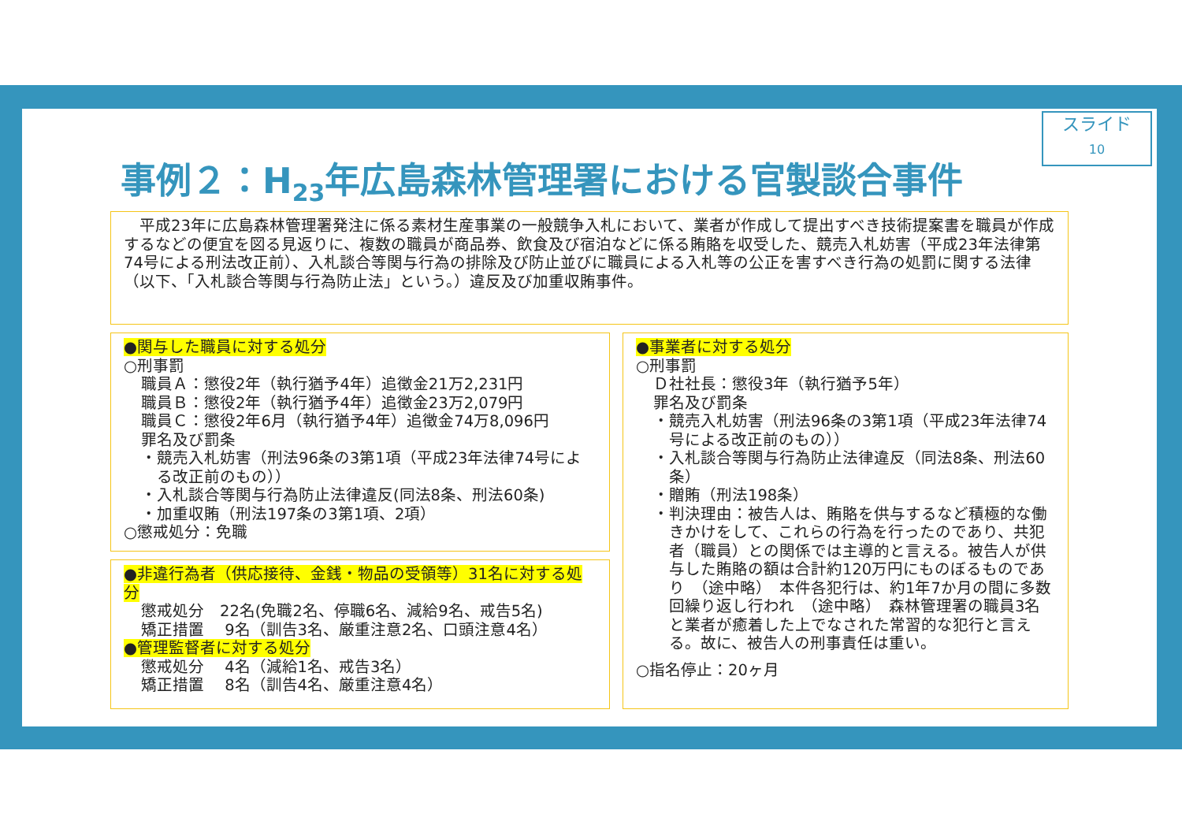スライド
10
事例２：H<sub>23</sub>年広島森林管理署における官製談合事件
　平成23年に広島森林管理署発注に係る素材生産事業の一般競争入札において、業者が作成して提出すべき技術提案書を職員が作成するなどの便宜を図る見返りに、複数の職員が商品券、飲食及び宿泊などに係る賄賂を収受した、競売入札妨害（平成23年法律第74号による刑法改正前）、入札談合等関与行為の排除及び防止並びに職員による入札等の公正を害すべき行為の処罰に関する法律（以下、「入札談合等関与行為防止法」という。）違反及び加重収賄事件。
●関与した職員に対する処分
○刑事罰
職員Ａ：懲役2年（執行猶予4年）追徴金21万2,231円
職員Ｂ：懲役2年（執行猶予4年）追徴金23万2,079円
職員Ｃ：懲役2年6月（執行猶予4年）追徴金74万8,096円
罪名及び罰条
・競売入札妨害（刑法96条の3第1項（平成23年法律74号による改正前のもの））
・入札談合等関与行為防止法律違反(同法8条、刑法60条)
・加重収賄（刑法197条の3第1項、2項）
○懲戒処分：免職
●非違行為者（供応接待、金銭・物品の受領等）31名に対する処分
懲戒処分　22名(免職2名、停職6名、減給9名、戒告5名)
矯正措置　 9名（訓告3名、厳重注意2名、口頭注意4名）
●管理監督者に対する処分
懲戒処分　 4名（減給1名、戒告3名）
矯正措置　 8名（訓告4名、厳重注意4名）
●事業者に対する処分
○刑事罰
Ｄ社社長：懲役3年（執行猶予5年）
罪名及び罰条
・競売入札妨害（刑法96条の3第1項（平成23年法律74号による改正前のもの））
・入札談合等関与行為防止法律違反（同法8条、刑法60条）
・贈賄（刑法198条）
・判決理由：被告人は、賄賂を供与するなど積極的な働きかけをして、これらの行為を行ったのであり、共犯者（職員）との関係では主導的と言える。被告人が供与した賄賂の額は合計約120万円にものぼるものであり　（途中略）　本件各犯行は、約1年7か月の間に多数回繰り返し行われ　（途中略）　森林管理署の職員3名と業者が癒着した上でなされた常習的な犯行と言える。故に、被告人の刑事責任は重い。
○指名停止：20ヶ月